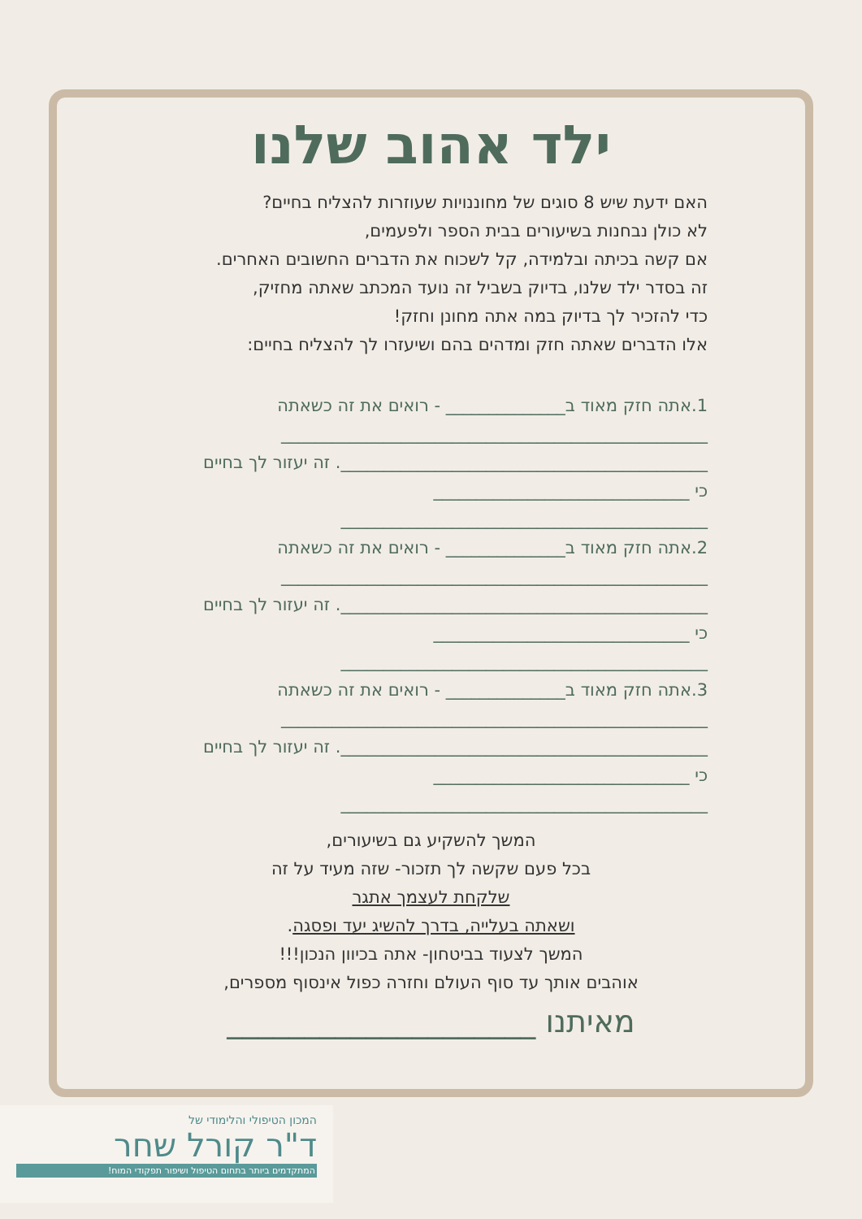ילד אהוב שלנו
האם ידעת שיש 8 סוגים של מחוננויות שעוזרות להצליח בחיים?
לא כולן נבחנות בשיעורים בבית הספר ולפעמים,
אם קשה בכיתה ובלמידה, קל לשכוח את הדברים החשובים האחרים.
זה בסדר ילד שלנו, בדיוק בשביל זה נועד המכתב שאתה מחזיק,
כדי להזכיר לך בדיוק במה אתה מחונן וחזק!
אלו הדברים שאתה חזק ומדהים בהם ושיעזרו לך להצליח בחיים:
1.אתה חזק מאוד ב______________ - רואים את זה כשאתה
__________________________________________________
___________________________________________. זה יעזור לך בחיים
כי ______________________________
___________________________________________
2.אתה חזק מאוד ב______________ - רואים את זה כשאתה
__________________________________________________
___________________________________________. זה יעזור לך בחיים
כי ______________________________
___________________________________________
3.אתה חזק מאוד ב______________ - רואים את זה כשאתה
__________________________________________________
___________________________________________. זה יעזור לך בחיים
כי ______________________________
___________________________________________
המשך להשקיע גם בשיעורים,
בכל פעם שקשה לך תזכור- שזה מעיד על זה
שלקחת לעצמך אתגר
ושאתה בעלייה, בדרך להשיג יעד ופסגה.
המשך לצעוד בביטחון- אתה בכיוון הנכון!!!
אוהבים אותך עד סוף העולם וחזרה כפול אינסוף מספרים,
מאיתנו ____________________
המכון הטיפולי והלימודי של
ד"ר קורל שחר
המתקדמים ביותר בתחום הטיפול ושיפור תפקודי המוח!